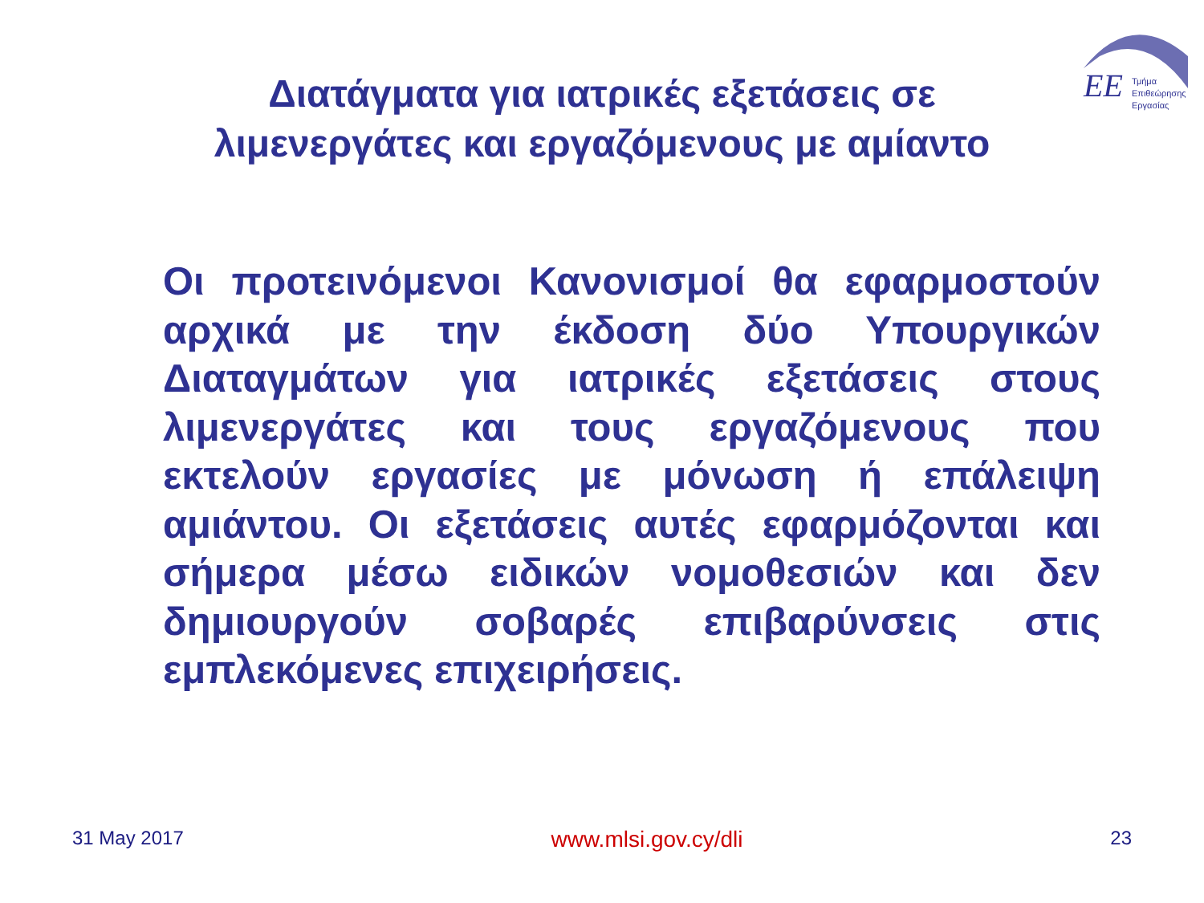ΕΕ
Τμήμα
Επιθεώρησης
Εργασίας
Διατάγματα για ιατρικές εξετάσεις σε λιμενεργάτες και εργαζόμενους με αμίαντο
Οι προτεινόμενοι Κανονισμοί θα εφαρμοστούν αρχικά με την έκδοση δύο Υπουργικών Διαταγμάτων για ιατρικές εξετάσεις στους λιμενεργάτες και τους εργαζόμενους που εκτελούν εργασίες με μόνωση ή επάλειψη αμιάντου. Οι εξετάσεις αυτές εφαρμόζονται και σήμερα μέσω ειδικών νομοθεσιών και δεν δημιουργούν σοβαρές επιβαρύνσεις στις εμπλεκόμενες επιχειρήσεις.
31 May 2017 www.mlsi.gov.cy/dli 23